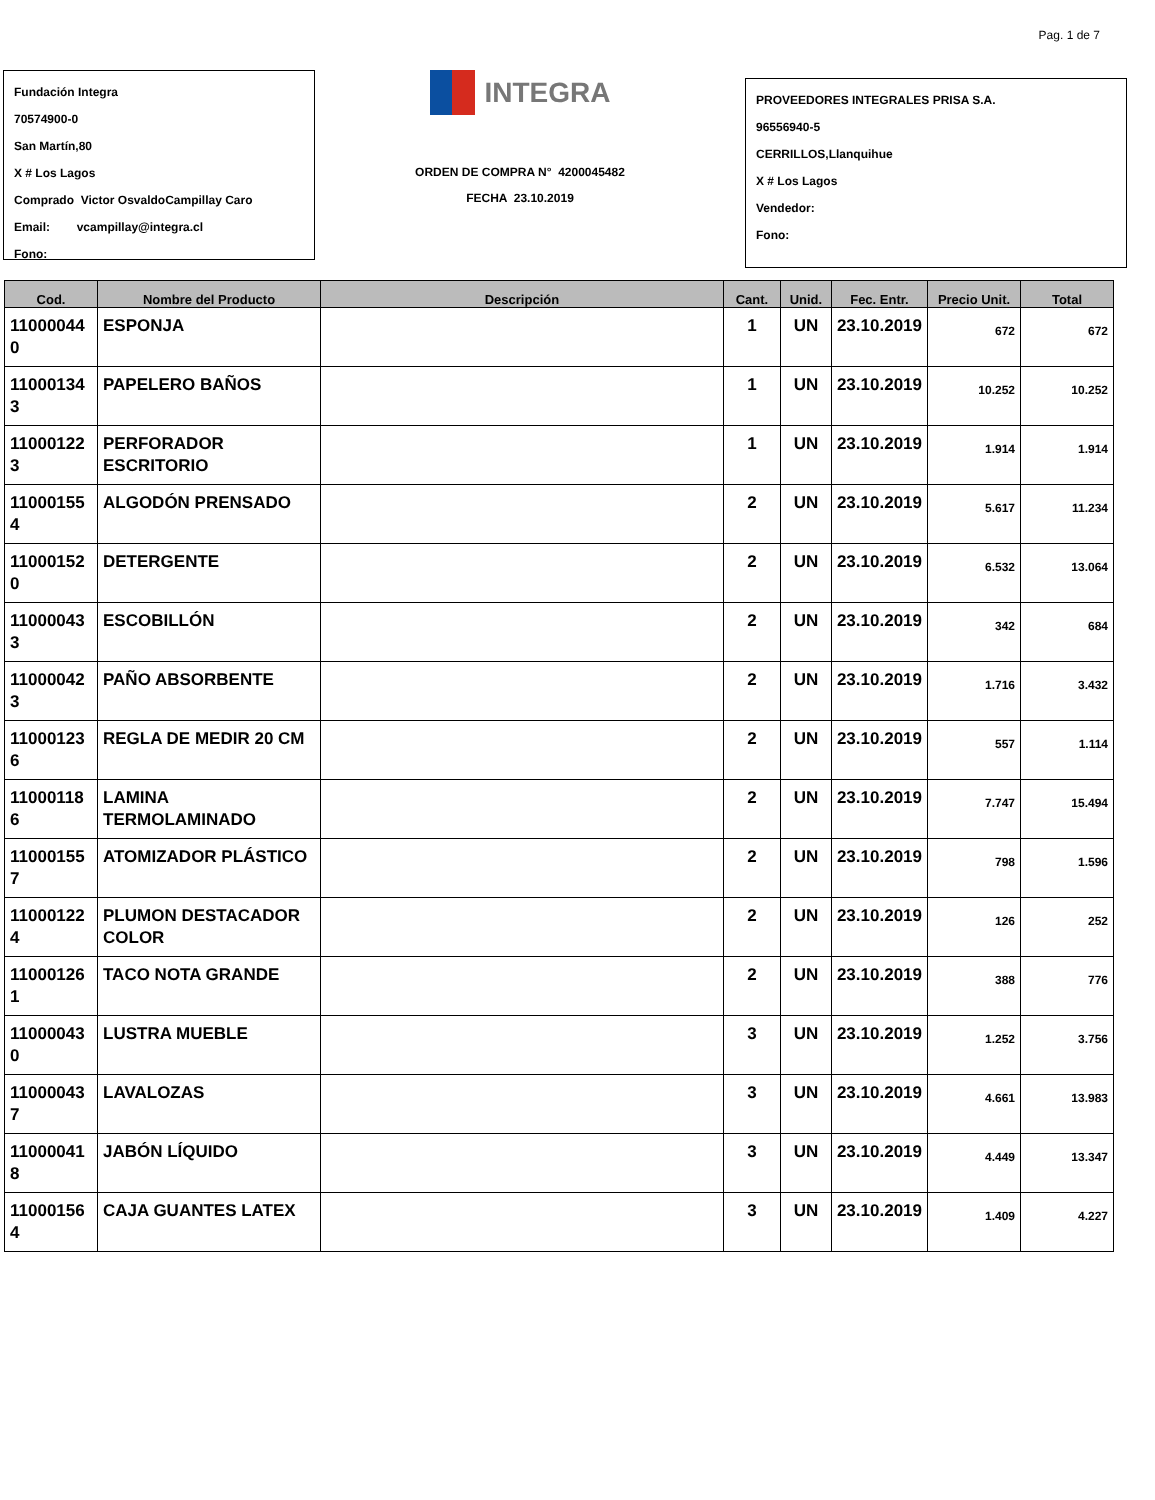Pag. 1 de 7
Fundación Integra
70574900-0
San Martín,80
X # Los Lagos
Comprado Victor OsvaldoCampillay Caro
Email: vcampillay@integra.cl
Fono:
INTEGRA
ORDEN DE COMPRA N° 4200045482
FECHA 23.10.2019
PROVEEDORES INTEGRALES PRISA S.A.
96556940-5
CERRILLOS,Llanquihue
X # Los Lagos
Vendedor:
Fono:
| Cod. | Nombre del Producto | Descripción | Cant. | Unid. | Fec. Entr. | Precio Unit. | Total |
| --- | --- | --- | --- | --- | --- | --- | --- |
| 11000044 0 | ESPONJA | | 1 | UN | 23.10.2019 | 672 | 672 |
| 11000134 3 | PAPELERO BAÑOS | | 1 | UN | 23.10.2019 | 10.252 | 10.252 |
| 11000122 3 | PERFORADOR ESCRITORIO | | 1 | UN | 23.10.2019 | 1.914 | 1.914 |
| 11000155 4 | ALGODÓN PRENSADO | | 2 | UN | 23.10.2019 | 5.617 | 11.234 |
| 11000152 0 | DETERGENTE | | 2 | UN | 23.10.2019 | 6.532 | 13.064 |
| 11000043 3 | ESCOBILLÓN | | 2 | UN | 23.10.2019 | 342 | 684 |
| 11000042 3 | PAÑO ABSORBENTE | | 2 | UN | 23.10.2019 | 1.716 | 3.432 |
| 11000123 6 | REGLA DE MEDIR 20 CM | | 2 | UN | 23.10.2019 | 557 | 1.114 |
| 11000118 6 | LAMINA TERMOLAMINADO | | 2 | UN | 23.10.2019 | 7.747 | 15.494 |
| 11000155 7 | ATOMIZADOR PLÁSTICO | | 2 | UN | 23.10.2019 | 798 | 1.596 |
| 11000122 4 | PLUMON DESTACADOR COLOR | | 2 | UN | 23.10.2019 | 126 | 252 |
| 11000126 1 | TACO NOTA GRANDE | | 2 | UN | 23.10.2019 | 388 | 776 |
| 11000043 0 | LUSTRA MUEBLE | | 3 | UN | 23.10.2019 | 1.252 | 3.756 |
| 11000043 7 | LAVALOZAS | | 3 | UN | 23.10.2019 | 4.661 | 13.983 |
| 11000041 8 | JABÓN LÍQUIDO | | 3 | UN | 23.10.2019 | 4.449 | 13.347 |
| 11000156 4 | CAJA GUANTES LATEX | | 3 | UN | 23.10.2019 | 1.409 | 4.227 |